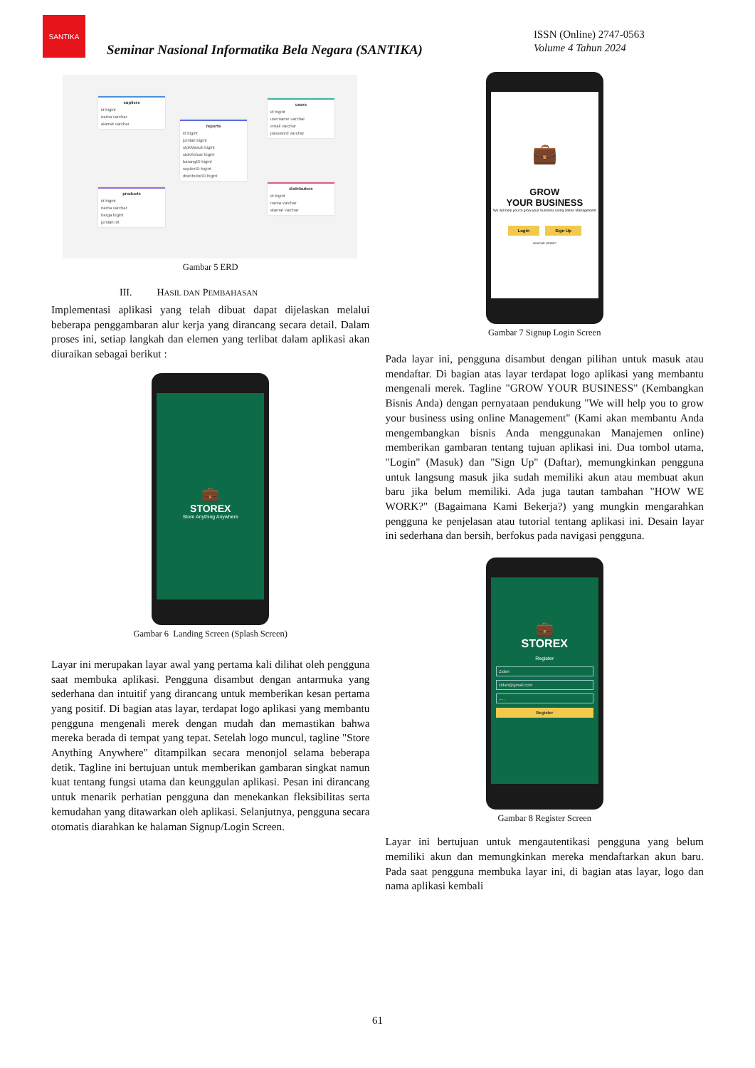SANTIKA
Seminar Nasional Informatika Bela Negara (SANTIKA)
ISSN (Online) 2747-0563
Volume 4 Tahun 2024
supliers
id bigint
nama varchar
alamat varchar
reports
id bigint
jumlah bigint
stokMasuk bigint
stokKeluar bigint
barangID bigint
suplierID bigint
distributorID bigint
users
id bigint
username varchar
email varchar
password varchar
products
id bigint
nama varchar
harga bigint
jumlah int
distributors
id bigint
nama varchar
alamat varchar
Gambar 5 ERD
III. HASIL DAN PEMBAHASAN
Implementasi aplikasi yang telah dibuat dapat dijelaskan melalui beberapa penggambaran alur kerja yang dirancang secara detail. Dalam proses ini, setiap langkah dan elemen yang terlibat dalam aplikasi akan diuraikan sebagai berikut :
💼
STOREX
Store Anything Anywhere
Gambar 6 Landing Screen (Splash Screen)
Layar ini merupakan layar awal yang pertama kali dilihat oleh pengguna saat membuka aplikasi. Pengguna disambut dengan antarmuka yang sederhana dan intuitif yang dirancang untuk memberikan kesan pertama yang positif. Di bagian atas layar, terdapat logo aplikasi yang membantu pengguna mengenali merek dengan mudah dan memastikan bahwa mereka berada di tempat yang tepat. Setelah logo muncul, tagline "Store Anything Anywhere" ditampilkan secara menonjol selama beberapa detik. Tagline ini bertujuan untuk memberikan gambaran singkat namun kuat tentang fungsi utama dan keunggulan aplikasi. Pesan ini dirancang untuk menarik perhatian pengguna dan menekankan fleksibilitas serta kemudahan yang ditawarkan oleh aplikasi. Selanjutnya, pengguna secara otomatis diarahkan ke halaman Signup/Login Screen.
💼
GROW
YOUR BUSINESS
We will help you to grow your business using online Management
Login Sign Up
HOW WE WORK?
Gambar 7 Signup Login Screen
Pada layar ini, pengguna disambut dengan pilihan untuk masuk atau mendaftar. Di bagian atas layar terdapat logo aplikasi yang membantu mengenali merek. Tagline "GROW YOUR BUSINESS" (Kembangkan Bisnis Anda) dengan pernyataan pendukung "We will help you to grow your business using online Management" (Kami akan membantu Anda mengembangkan bisnis Anda menggunakan Manajemen online) memberikan gambaran tentang tujuan aplikasi ini. Dua tombol utama, "Login" (Masuk) dan "Sign Up" (Daftar), memungkinkan pengguna untuk langsung masuk jika sudah memiliki akun atau membuat akun baru jika belum memiliki. Ada juga tautan tambahan "HOW WE WORK?" (Bagaimana Kami Bekerja?) yang mungkin mengarahkan pengguna ke penjelasan atau tutorial tentang aplikasi ini. Desain layar ini sederhana dan bersih, berfokus pada navigasi pengguna.
💼
STOREX
Register
Zidan
zidan@gmail.com
.....
Register
Gambar 8 Register Screen
Layar ini bertujuan untuk mengautentikasi pengguna yang belum memiliki akun dan memungkinkan mereka mendaftarkan akun baru. Pada saat pengguna membuka layar ini, di bagian atas layar, logo dan nama aplikasi kembali
61